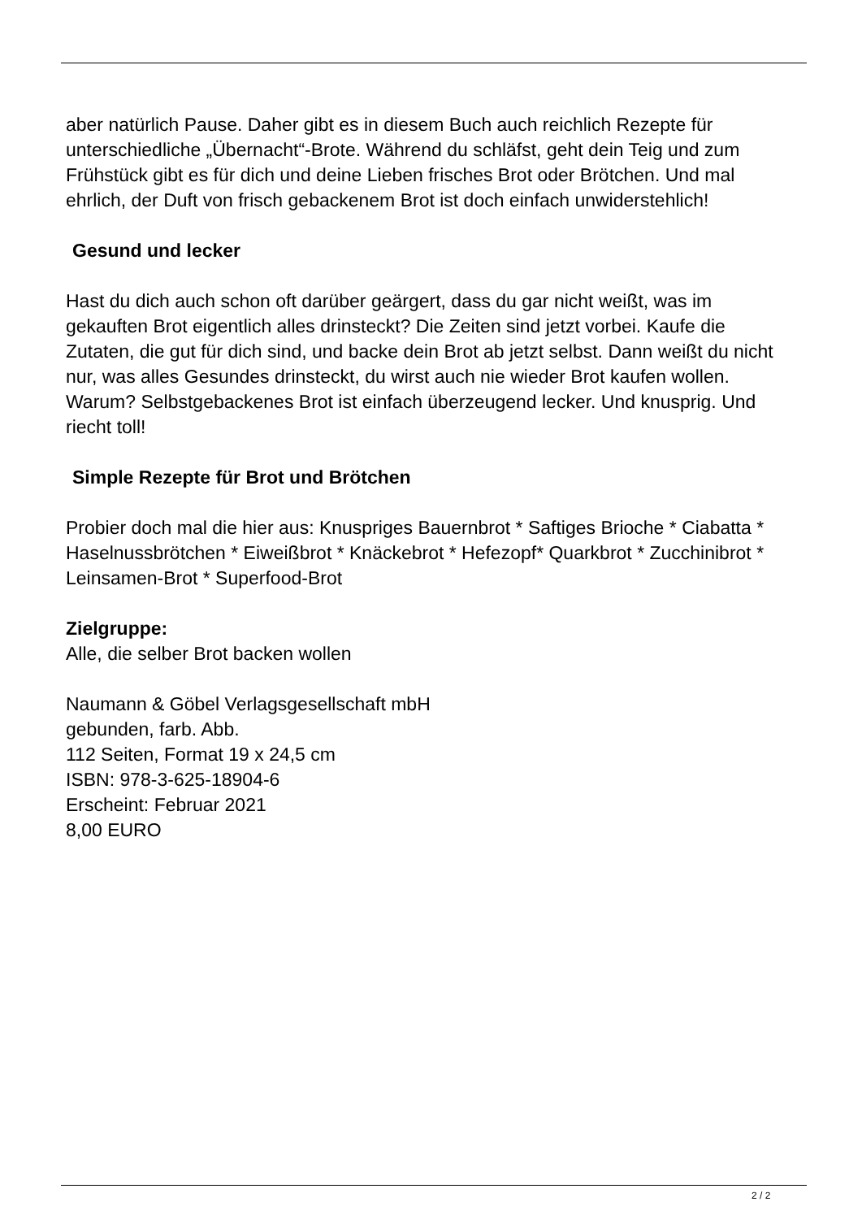aber natürlich Pause. Daher gibt es in diesem Buch auch reichlich Rezepte für unterschiedliche „Übernacht“-Brote. Während du schläfst, geht dein Teig und zum Frühstück gibt es für dich und deine Lieben frisches Brot oder Brötchen. Und mal ehrlich, der Duft von frisch gebackenem Brot ist doch einfach unwiderstehlich!
Gesund und lecker
Hast du dich auch schon oft darüber geärgert, dass du gar nicht weißt, was im gekauften Brot eigentlich alles drinsteckt? Die Zeiten sind jetzt vorbei. Kaufe die Zutaten, die gut für dich sind, und backe dein Brot ab jetzt selbst. Dann weißt du nicht nur, was alles Gesundes drinsteckt, du wirst auch nie wieder Brot kaufen wollen. Warum? Selbstgebackenes Brot ist einfach überzeugend lecker. Und knusprig. Und riecht toll!
Simple Rezepte für Brot und Brötchen
Probier doch mal die hier aus: Knuspriges Bauernbrot * Saftiges Brioche * Ciabatta * Haselnussbrötchen * Eiweißbrot * Knäckebrot * Hefezopf* Quarkbrot * Zucchinibrot * Leinsamen-Brot * Superfood-Brot
Zielgruppe:
Alle, die selber Brot backen wollen
Naumann & Göbel Verlagsgesellschaft mbH
gebunden, farb. Abb.
112 Seiten, Format 19 x 24,5 cm
ISBN: 978-3-625-18904-6
Erscheint: Februar 2021
8,00 EURO
2 / 2